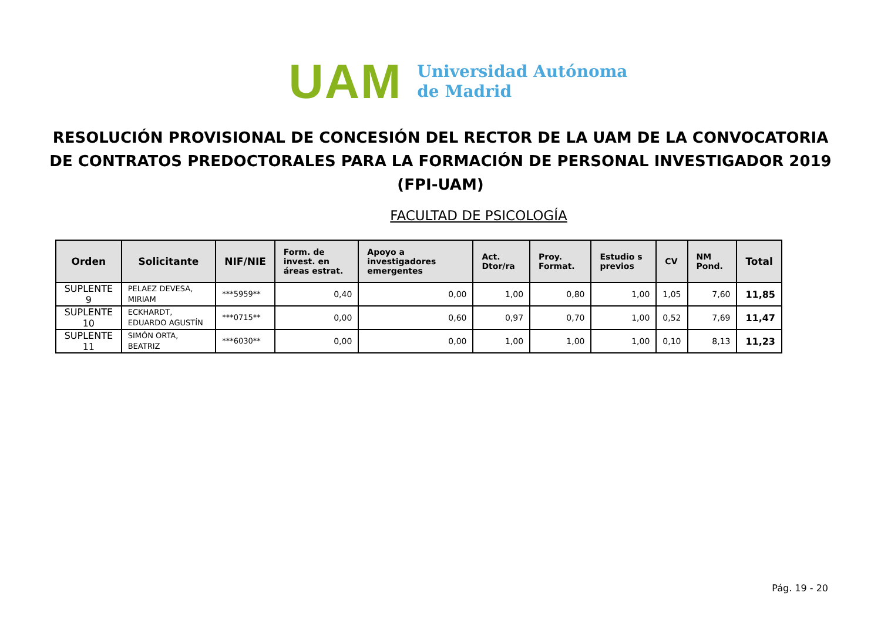UAM
Universidad Autónoma
de Madrid
RESOLUCIÓN PROVISIONAL DE CONCESIÓN DEL RECTOR DE LA UAM DE LA CONVOCATORIA DE CONTRATOS PREDOCTORALES PARA LA FORMACIÓN DE PERSONAL INVESTIGADOR 2019 (FPI-UAM)
FACULTAD DE PSICOLOGÍA
| Orden | Solicitante | NIF/NIE | Form. de invest. en áreas estrat. | Apoyo a investigadores emergentes | Act. Dtor/ra | Proy. Format. | Estudio s previos | CV | NM Pond. | Total |
| --- | --- | --- | --- | --- | --- | --- | --- | --- | --- | --- |
| SUPLENTE 9 | PELAEZ DEVESA, MIRIAM | ***5959** | 0,40 | 0,00 | 1,00 | 0,80 | 1,00 | 1,05 | 7,60 | 11,85 |
| SUPLENTE 10 | ECKHARDT, EDUARDO AGUSTÍN | ***0715** | 0,00 | 0,60 | 0,97 | 0,70 | 1,00 | 0,52 | 7,69 | 11,47 |
| SUPLENTE 11 | SIMÓN ORTA, BEATRIZ | ***6030** | 0,00 | 0,00 | 1,00 | 1,00 | 1,00 | 0,10 | 8,13 | 11,23 |
Pág. 19 - 20